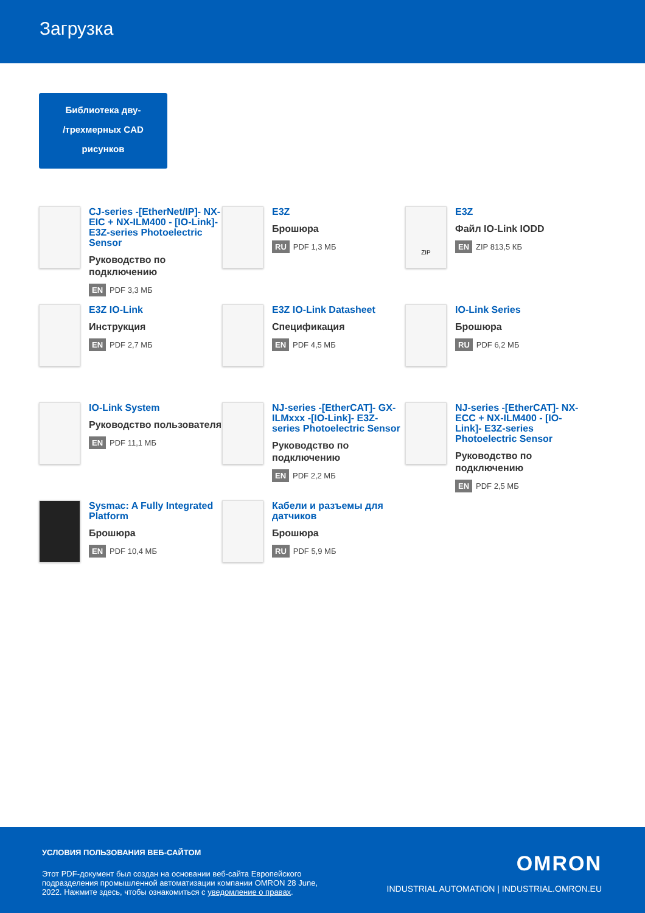Загрузка
Библиотека дву-
/трехмерных CAD
рисунков
CJ-series -[EtherNet/IP]- NX-EIC + NX-ILM400 - [IO-Link]- E3Z-series Photoelectric Sensor
Руководство по подключению
EN PDF 3,3 МБ
E3Z
Брошюра
RU PDF 1,3 МБ
ZIP
E3Z
Файл IO-Link IODD
EN ZIP 813,5 КБ
E3Z IO-Link
Инструкция
EN PDF 2,7 МБ
E3Z IO-Link Datasheet
Спецификация
EN PDF 4,5 МБ
IO-Link Series
Брошюра
RU PDF 6,2 МБ
IO-Link System
Руководство пользователя
EN PDF 11,1 МБ
NJ-series -[EtherCAT]- GX-ILMxxx -[IO-Link]- E3Z-series Photoelectric Sensor
Руководство по подключению
EN PDF 2,2 МБ
NJ-series -[EtherCAT]- NX-ECC + NX-ILM400 - [IO-Link]- E3Z-series Photoelectric Sensor
Руководство по подключению
EN PDF 2,5 МБ
Sysmac: A Fully Integrated Platform
Брошюра
EN PDF 10,4 МБ
Кабели и разъемы для датчиков
Брошюра
RU PDF 5,9 МБ
УСЛОВИЯ ПОЛЬЗОВАНИЯ ВЕБ-САЙТОМ
Этот PDF-документ был создан на основании веб-сайта Европейского подразделения промышленной автоматизации компании OMRON 28 June, 2022. Нажмите здесь, чтобы ознакомиться с уведомление о правах.
OMRON
INDUSTRIAL AUTOMATION | INDUSTRIAL.OMRON.EU